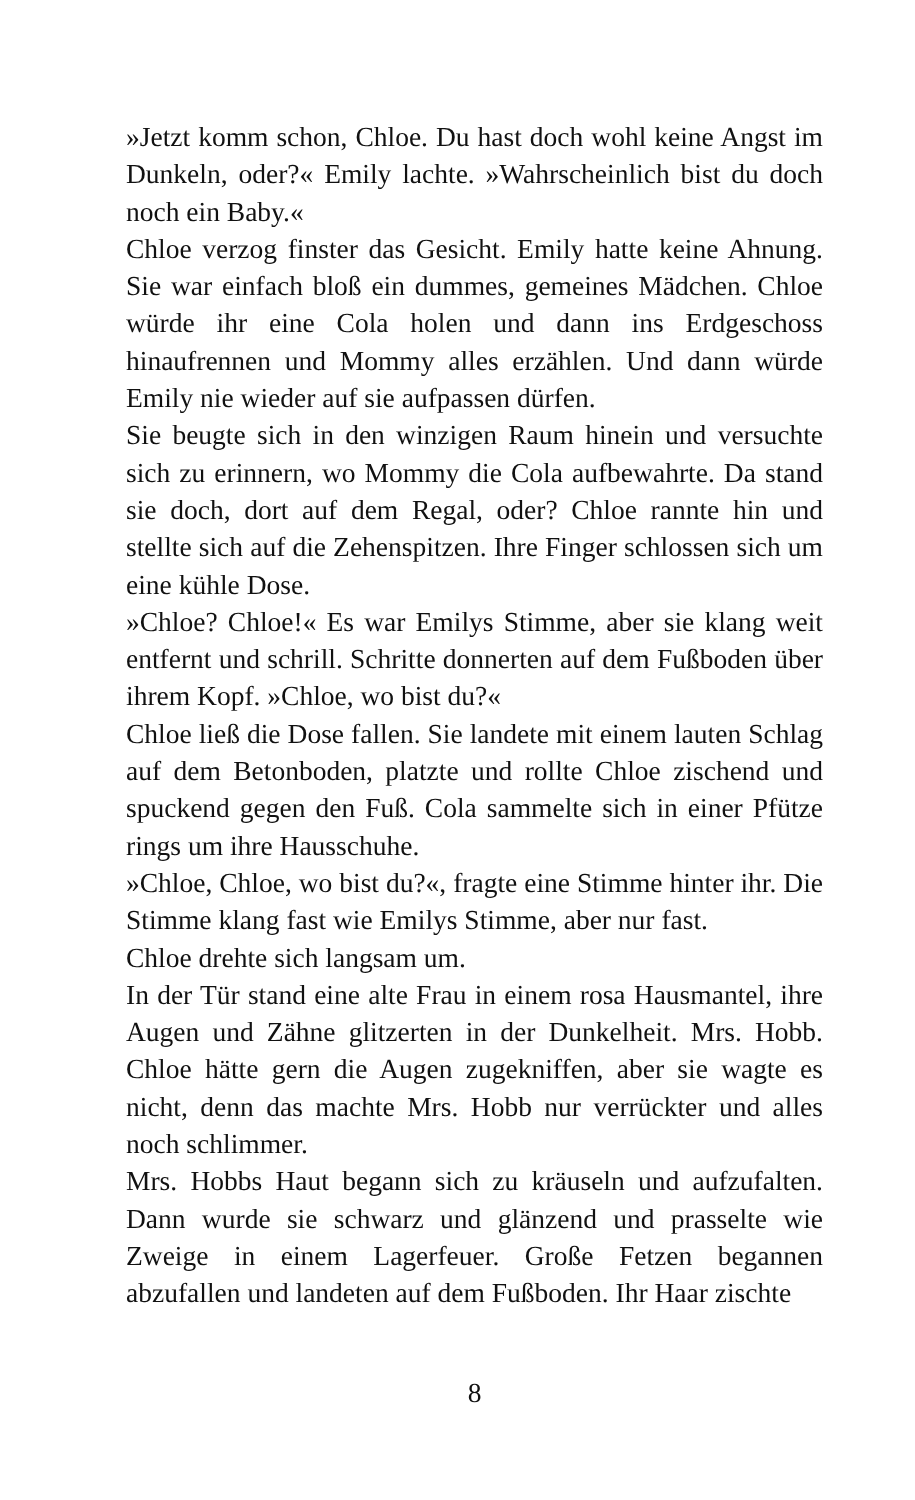»Jetzt komm schon, Chloe. Du hast doch wohl keine Angst im Dunkeln, oder?« Emily lachte. »Wahrscheinlich bist du doch noch ein Baby.«
Chloe verzog finster das Gesicht. Emily hatte keine Ahnung. Sie war einfach bloß ein dummes, gemeines Mädchen. Chloe würde ihr eine Cola holen und dann ins Erdgeschoss hinaufrennen und Mommy alles erzählen. Und dann würde Emily nie wieder auf sie aufpassen dürfen.
Sie beugte sich in den winzigen Raum hinein und versuchte sich zu erinnern, wo Mommy die Cola aufbewahrte. Da stand sie doch, dort auf dem Regal, oder? Chloe rannte hin und stellte sich auf die Zehenspitzen. Ihre Finger schlossen sich um eine kühle Dose.
»Chloe? Chloe!« Es war Emilys Stimme, aber sie klang weit entfernt und schrill. Schritte donnerten auf dem Fußboden über ihrem Kopf. »Chloe, wo bist du?«
Chloe ließ die Dose fallen. Sie landete mit einem lauten Schlag auf dem Betonboden, platzte und rollte Chloe zischend und spuckend gegen den Fuß. Cola sammelte sich in einer Pfütze rings um ihre Hausschuhe.
»Chloe, Chloe, wo bist du?«, fragte eine Stimme hinter ihr. Die Stimme klang fast wie Emilys Stimme, aber nur fast.
Chloe drehte sich langsam um.
In der Tür stand eine alte Frau in einem rosa Hausmantel, ihre Augen und Zähne glitzerten in der Dunkelheit. Mrs. Hobb. Chloe hätte gern die Augen zugekniffen, aber sie wagte es nicht, denn das machte Mrs. Hobb nur verrückter und alles noch schlimmer.
Mrs. Hobbs Haut begann sich zu kräuseln und aufzufalten. Dann wurde sie schwarz und glänzend und prasselte wie Zweige in einem Lagerfeuer. Große Fetzen begannen abzufallen und landeten auf dem Fußboden. Ihr Haar zischte
8